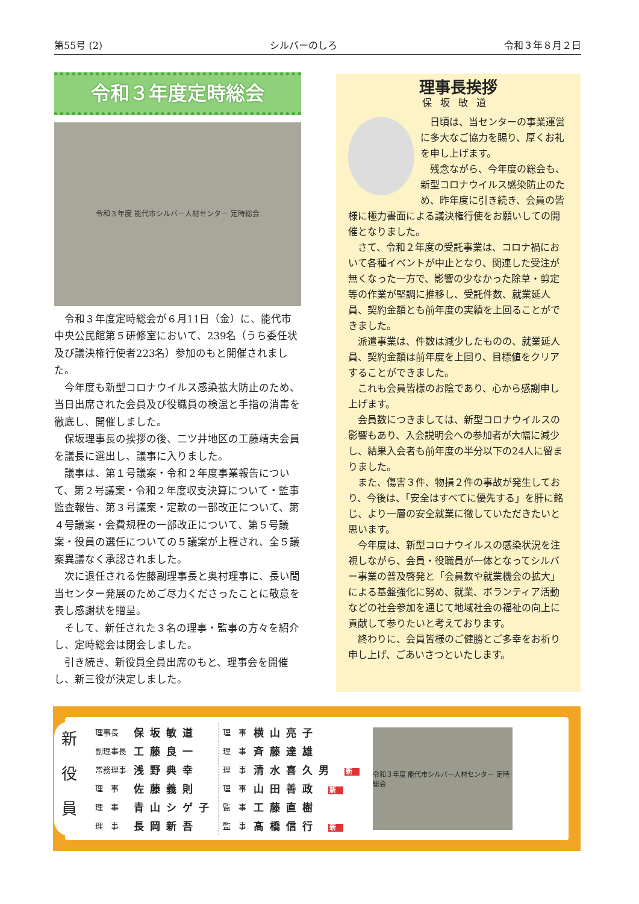第55号 (2) シルバーのしろ 令和３年８月２日
令和３年度定時総会
令和３年度 能代市シルバー人材センター 定時総会
令和３年度定時総会が６月11日（金）に、能代市中央公民館第５研修室において、239名（うち委任状及び議決権行使者223名）参加のもと開催されました。
今年度も新型コロナウイルス感染拡大防止のため、当日出席された会員及び役職員の検温と手指の消毒を徹底し、開催しました。
保坂理事長の挨拶の後、二ツ井地区の工藤靖夫会員を議長に選出し、議事に入りました。
議事は、第１号議案・令和２年度事業報告について、第２号議案・令和２年度収支決算について・監事監査報告、第３号議案・定款の一部改正について、第４号議案・会費規程の一部改正について、第５号議案・役員の選任についての５議案が上程され、全５議案異議なく承認されました。
次に退任される佐藤副理事長と奥村理事に、長い間当センター発展のためご尽力くださったことに敬意を表し感謝状を贈呈。
そして、新任された３名の理事・監事の方々を紹介し、定時総会は閉会しました。
引き続き、新役員全員出席のもと、理事会を開催し、新三役が決定しました。
理事長挨拶
保坂敏道
日頃は、当センターの事業運営に多大なご協力を賜り、厚くお礼を申し上げます。
残念ながら、今年度の総会も、新型コロナウイルス感染防止のため、昨年度に引き続き、会員の皆様に極力書面による議決権行使をお願いしての開催となりました。
さて、令和２年度の受託事業は、コロナ禍において各種イベントが中止となり、関連した受注が無くなった一方で、影響の少なかった除草・剪定等の作業が堅調に推移し、受託件数、就業延人員、契約金額とも前年度の実績を上回ることができました。
派遣事業は、件数は減少したものの、就業延人員、契約金額は前年度を上回り、目標値をクリアすることができました。
これも会員皆様のお陰であり、心から感謝申し上げます。
会員数につきましては、新型コロナウイルスの影響もあり、入会説明会への参加者が大幅に減少し、結果入会者も前年度の半分以下の24人に留まりました。
また、傷害３件、物損２件の事故が発生しており、今後は、「安全はすべてに優先する」を肝に銘じ、より一層の安全就業に徹していただきたいと思います。
今年度は、新型コロナウイルスの感染状況を注視しながら、会員・役職員が一体となってシルバー事業の普及啓発と「会員数や就業機会の拡大」による基盤強化に努め、就業、ボランティア活動などの社会参加を通じて地域社会の福祉の向上に貢献して参りたいと考えております。
終わりに、会員皆様のご健勝とご多幸をお祈り申し上げ、ごあいさつといたします。
新
役
員
| 理事長 | 保坂敏道 | 理 事 | 横山亮子 |
| 副理事長 | 工藤良一 | 理 事 | 斉藤達雄 |
| 常務理事 | 浅野典幸 | 理 事 | 清水喜久男 新 |
| 理 事 | 佐藤義則 | 理 事 | 山田善政 新 |
| 理 事 | 青山シゲ子 | 監 事 | 工藤直樹 |
| 理 事 | 長岡新吾 | 監 事 | 髙橋信行 新 |
令和３年度 能代市シルバー人材センター 定時総会